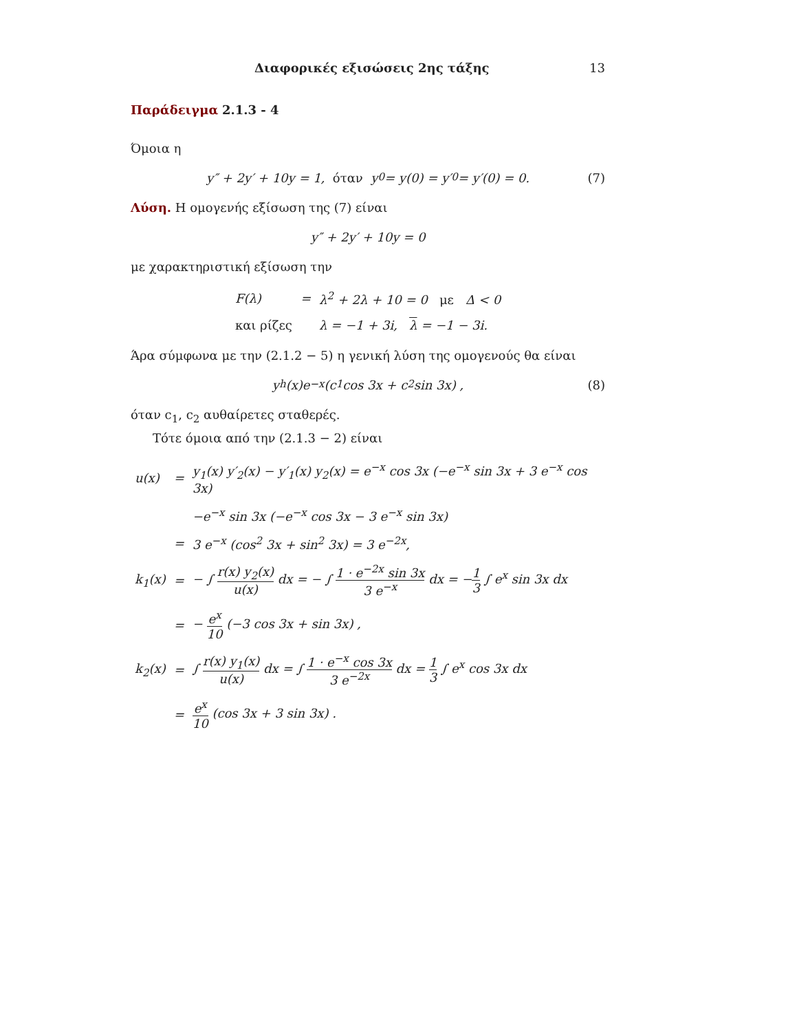Διαφορικές εξισώσεις 2ης τάξης 13
Παράδειγμα 2.1.3 - 4
Όμοια η
y″ + 2y′ + 10y = 1, όταν y<sub>0</sub> = y(0) = y′<sub>0</sub> = y′(0) = 0. (7)
Λύση. Η ομογενής εξίσωση της (7) είναι
y″ + 2y′ + 10y = 0
με χαρακτηριστική εξίσωση την
| F(λ) | = | λ<sup>2</sup> + 2λ + 10 = 0 με Δ < 0 |
| και ρίζες | | λ = −1 + 3i, λ = −1 − 3i. |
Άρα σύμφωνα με την (2.1.2 − 5) η γενική λύση της ομογενούς θα είναι
y<sub>h</sub>(x)e<sup>−x</sup> (c<sub>1</sub> cos 3x + c<sub>2</sub> sin 3x) , (8)
όταν c<sub>1</sub>, c<sub>2</sub> αυθαίρετες σταθερές.
Τότε όμοια από την (2.1.3 − 2) είναι
| u(x) | = | y<sub>1</sub>(x) y′<sub>2</sub>(x) − y′<sub>1</sub>(x) y<sub>2</sub>(x) = e<sup>−x</sup> cos 3x (−e<sup>−x</sup> sin 3x + 3 e<sup>−x</sup> cos 3x) |
| | | −e<sup>−x</sup> sin 3x (−e<sup>−x</sup> cos 3x − 3 e<sup>−x</sup> sin 3x) |
| | = | 3 e<sup>−x</sup> (cos<sup>2</sup> 3x + sin<sup>2</sup> 3x) = 3 e<sup>−2x</sup>, |
| k<sub>1</sub>(x) | = | − ∫ r(x) y<sub>2</sub>(x) u(x) dx = − ∫ 1 · e<sup>−2x</sup> sin 3x 3 e<sup>−x</sup> dx = − 1 3 ∫ e<sup>x</sup> sin 3x dx |
| | = | − e<sup>x</sup> 10 (−3 cos 3x + sin 3x) , |
| k<sub>2</sub>(x) | = | ∫ r(x) y<sub>1</sub>(x) u(x) dx = ∫ 1 · e<sup>−x</sup> cos 3x 3 e<sup>−2x</sup> dx = 1 3 ∫ e<sup>x</sup> cos 3x dx |
| | = | e<sup>x</sup> 10 (cos 3x + 3 sin 3x) . |